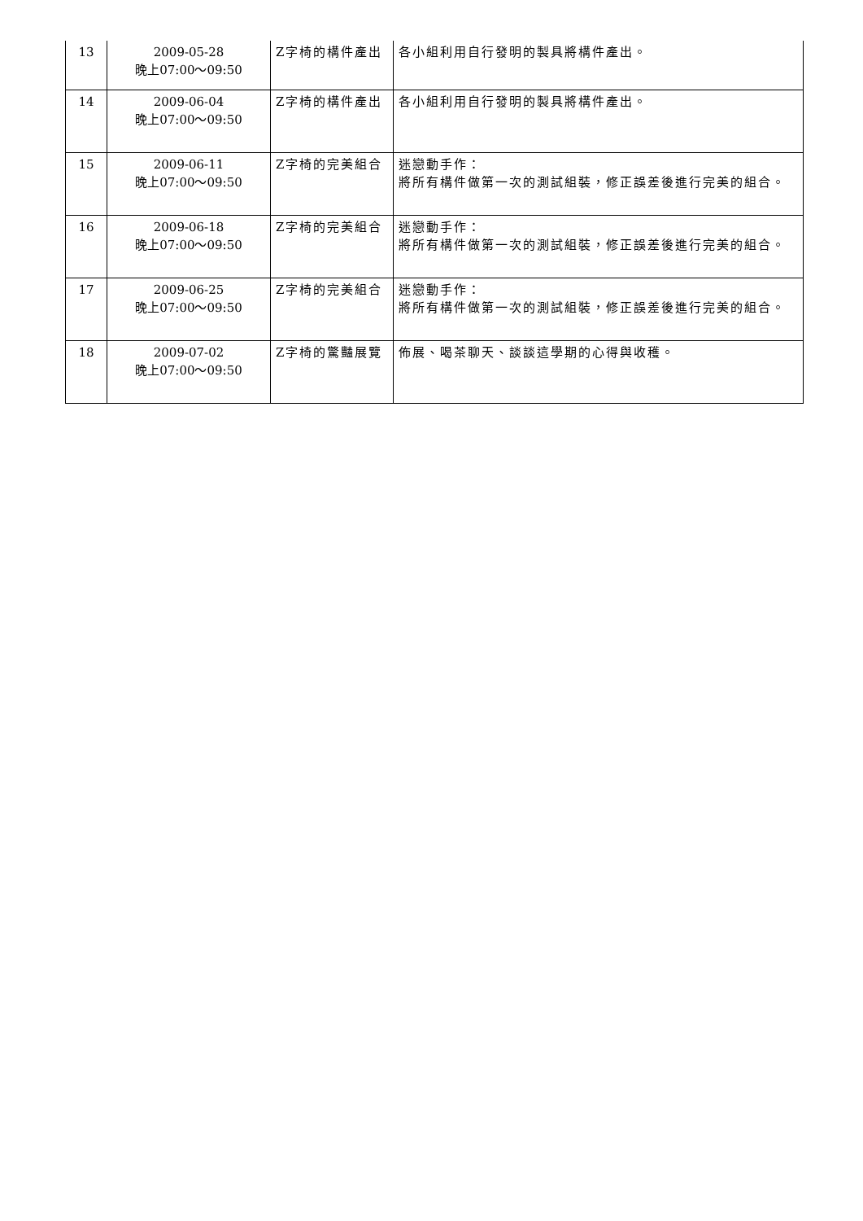| 13 | 2009-05-28 晚上07:00～09:50 | Z字椅的構件產出 | 各小組利用自行發明的製具將構件產出。 |
| 14 | 2009-06-04 晚上07:00～09:50 | Z字椅的構件產出 | 各小組利用自行發明的製具將構件產出。 |
| 15 | 2009-06-11 晚上07:00～09:50 | Z字椅的完美組合 | 迷戀動手作： 將所有構件做第一次的測試組裝，修正誤差後進行完美的組合。 |
| 16 | 2009-06-18 晚上07:00～09:50 | Z字椅的完美組合 | 迷戀動手作： 將所有構件做第一次的測試組裝，修正誤差後進行完美的組合。 |
| 17 | 2009-06-25 晚上07:00～09:50 | Z字椅的完美組合 | 迷戀動手作： 將所有構件做第一次的測試組裝，修正誤差後進行完美的組合。 |
| 18 | 2009-07-02 晚上07:00～09:50 | Z字椅的驚豔展覽 | 佈展、喝茶聊天、談談這學期的心得與收穫。 |